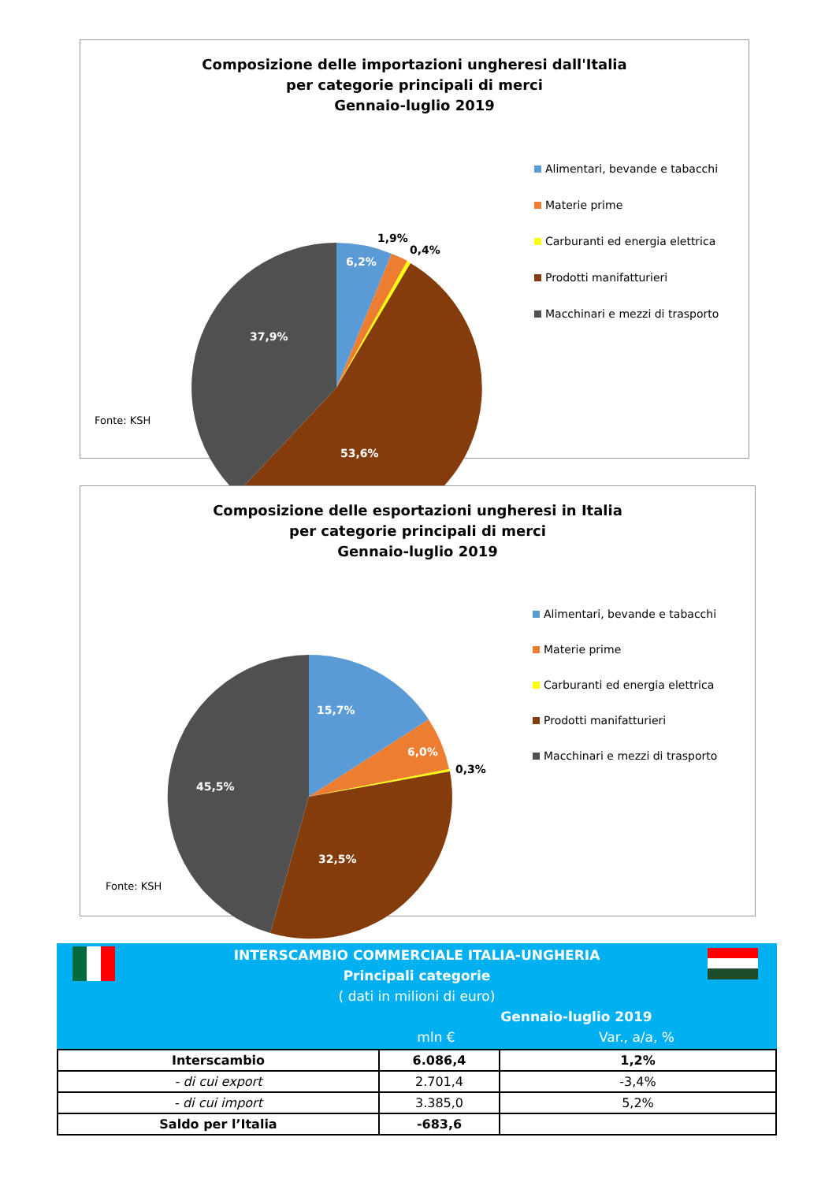Composizione delle importazioni ungheresi dall'Italia
per categorie principali di merci
Gennaio-luglio 2019
6,2%
37,9%
53,6%
1,9%
0,4%
Alimentari, bevande e tabacchi
Materie prime
Carburanti ed energia elettrica
Prodotti manifatturieri
Macchinari e mezzi di trasporto
Fonte: KSH
Composizione delle esportazioni ungheresi in Italia
per categorie principali di merci
Gennaio-luglio 2019
15,7%
6,0%
45,5%
32,5%
0,3%
Alimentari, bevande e tabacchi
Materie prime
Carburanti ed energia elettrica
Prodotti manifatturieri
Macchinari e mezzi di trasporto
Fonte: KSH
INTERSCAMBIO COMMERCIALE ITALIA-UNGHERIA
Principali categorie
( dati in milioni di euro)
Gennaio-luglio 2019
mln € Var., a/a, %
| Interscambio | 6.086,4 | 1,2% |
| - di cui export | 2.701,4 | -3,4% |
| - di cui import | 3.385,0 | 5,2% |
| Saldo per l’Italia | -683,6 | |